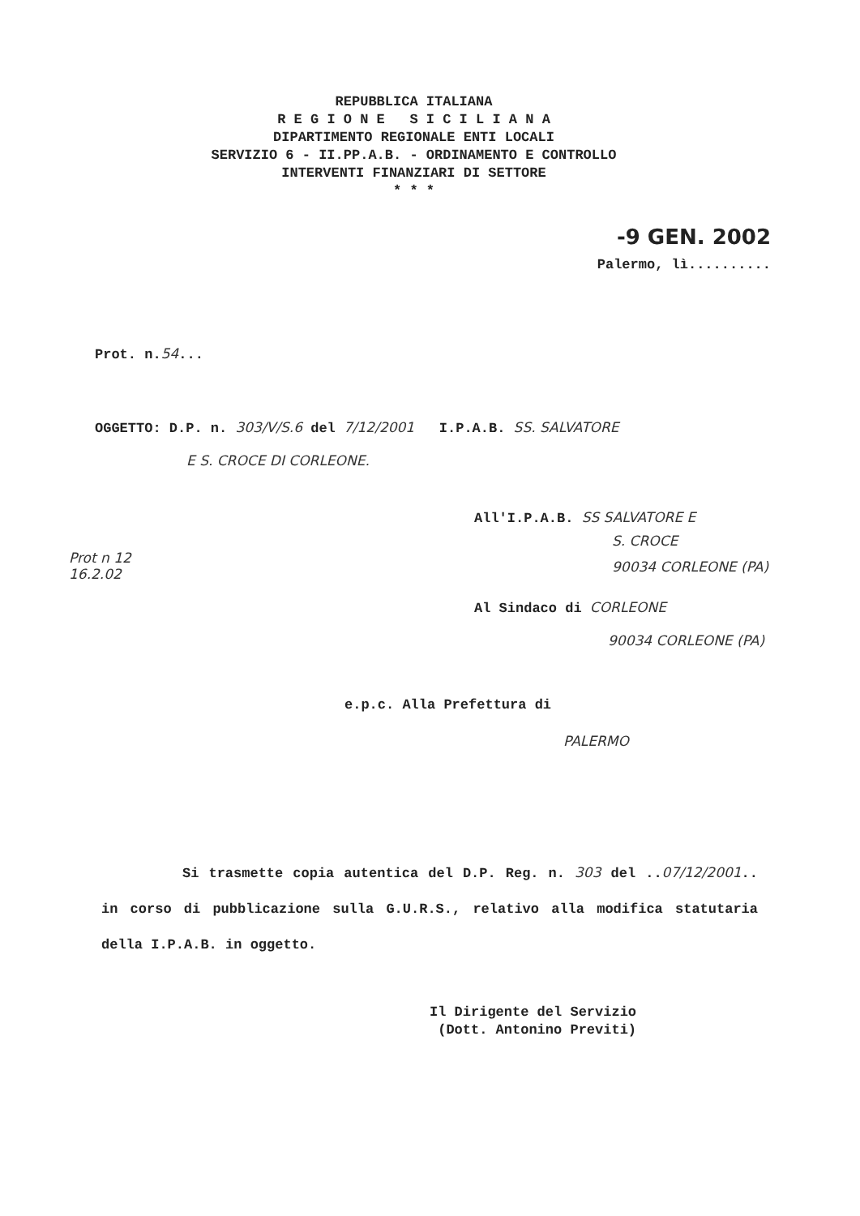REPUBBLICA ITALIANA
R E G I O N E S I C I L I A N A
DIPARTIMENTO REGIONALE ENTI LOCALI
SERVIZIO 6 - II.PP.A.B. - ORDINAMENTO E CONTROLLO
INTERVENTI FINANZIARI DI SETTORE
* * *
-9 GEN. 2002
Palermo, lì..........
Prot. n.54...
OGGETTO: D.P. n. 303/V/S.6 del 7/12/2001 I.P.A.B. SS. SALVATORE
E S. CROCE DI CORLEONE.
Prot n 12
16.2.02
All'I.P.A.B. SS SALVATORE E
S. CROCE
90034 CORLEONE (PA)
Al Sindaco di CORLEONE
90034 CORLEONE (PA)
e.p.c. Alla Prefettura di
PALERMO
Si trasmette copia autentica del D.P. Reg. n. 303 del ..07/12/2001.. in corso di pubblicazione sulla G.U.R.S., relativo alla modifica statutaria della I.P.A.B. in oggetto.
Il Dirigente del Servizio
(Dott. Antonino Previti)